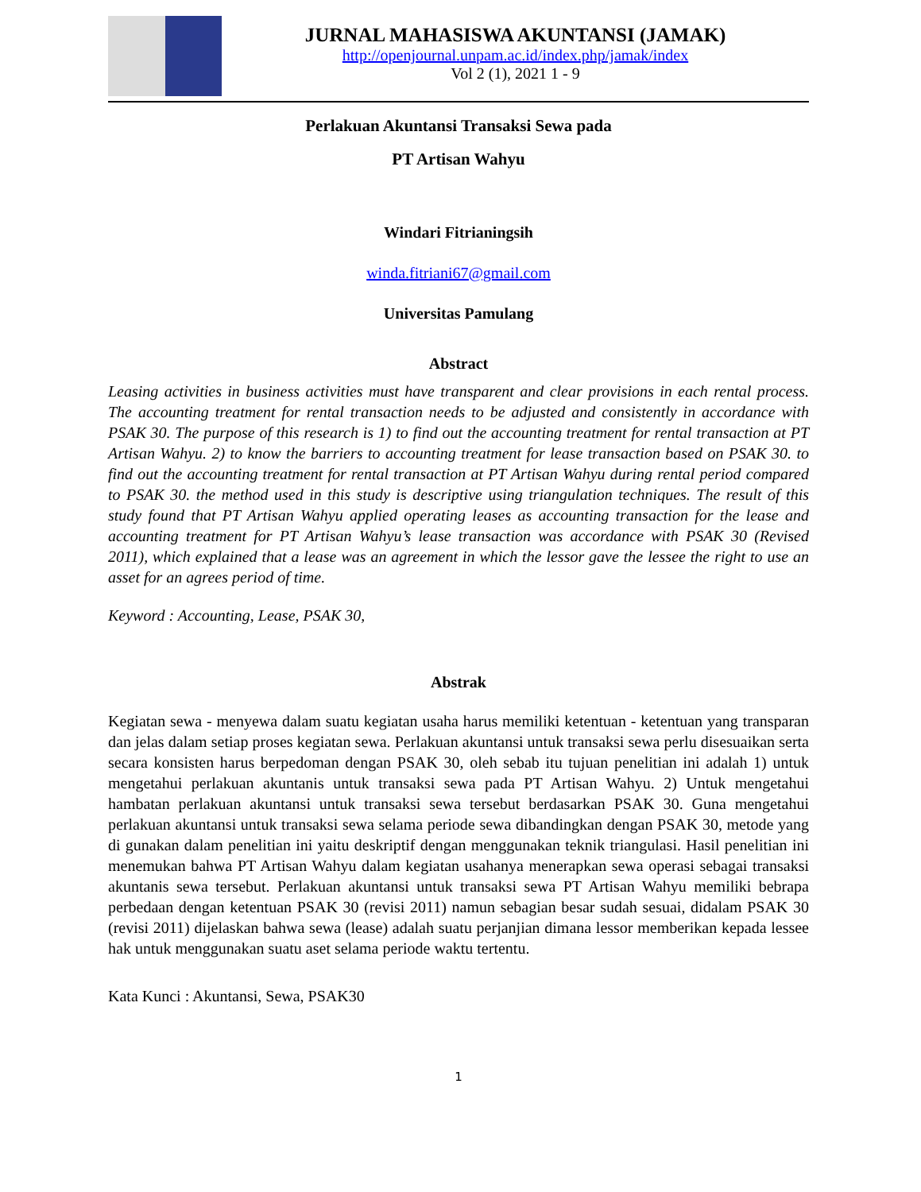JURNAL MAHASISWA AKUNTANSI (JAMAK)
http://openjournal.unpam.ac.id/index.php/jamak/index
Vol 2 (1), 2021 1 - 9
Perlakuan Akuntansi Transaksi Sewa pada
PT Artisan Wahyu
Windari Fitrianingsih
winda.fitriani67@gmail.com
Universitas Pamulang
Abstract
Leasing activities in business activities must have transparent and clear provisions in each rental process. The accounting treatment for rental transaction needs to be adjusted and consistently in accordance with PSAK 30. The purpose of this research is 1) to find out the accounting treatment for rental transaction at PT Artisan Wahyu. 2) to know the barriers to accounting treatment for lease transaction based on PSAK 30. to find out the accounting treatment for rental transaction at PT Artisan Wahyu during rental period compared to PSAK 30. the method used in this study is descriptive using triangulation techniques. The result of this study found that PT Artisan Wahyu applied operating leases as accounting transaction for the lease and accounting treatment for PT Artisan Wahyu’s lease transaction was accordance with PSAK 30 (Revised 2011), which explained that a lease was an agreement in which the lessor gave the lessee the right to use an asset for an agrees period of time.
Keyword : Accounting, Lease, PSAK 30,
Abstrak
Kegiatan sewa - menyewa dalam suatu kegiatan usaha harus memiliki ketentuan - ketentuan yang transparan dan jelas dalam setiap proses kegiatan sewa. Perlakuan akuntansi untuk transaksi sewa perlu disesuaikan serta secara konsisten harus berpedoman dengan PSAK 30, oleh sebab itu tujuan penelitian ini adalah 1) untuk mengetahui perlakuan akuntanis untuk transaksi sewa pada PT Artisan Wahyu. 2) Untuk mengetahui hambatan perlakuan akuntansi untuk transaksi sewa tersebut berdasarkan PSAK 30. Guna mengetahui perlakuan akuntansi untuk transaksi sewa selama periode sewa dibandingkan dengan PSAK 30, metode yang di gunakan dalam penelitian ini yaitu deskriptif dengan menggunakan teknik triangulasi. Hasil penelitian ini menemukan bahwa PT Artisan Wahyu dalam kegiatan usahanya menerapkan sewa operasi sebagai transaksi akuntanis sewa tersebut. Perlakuan akuntansi untuk transaksi sewa PT Artisan Wahyu memiliki bebrapa perbedaan dengan ketentuan PSAK 30 (revisi 2011) namun sebagian besar sudah sesuai, didalam PSAK 30 (revisi 2011) dijelaskan bahwa sewa (lease) adalah suatu perjanjian dimana lessor memberikan kepada lessee hak untuk menggunakan suatu aset selama periode waktu tertentu.
Kata Kunci : Akuntansi, Sewa, PSAK30
1